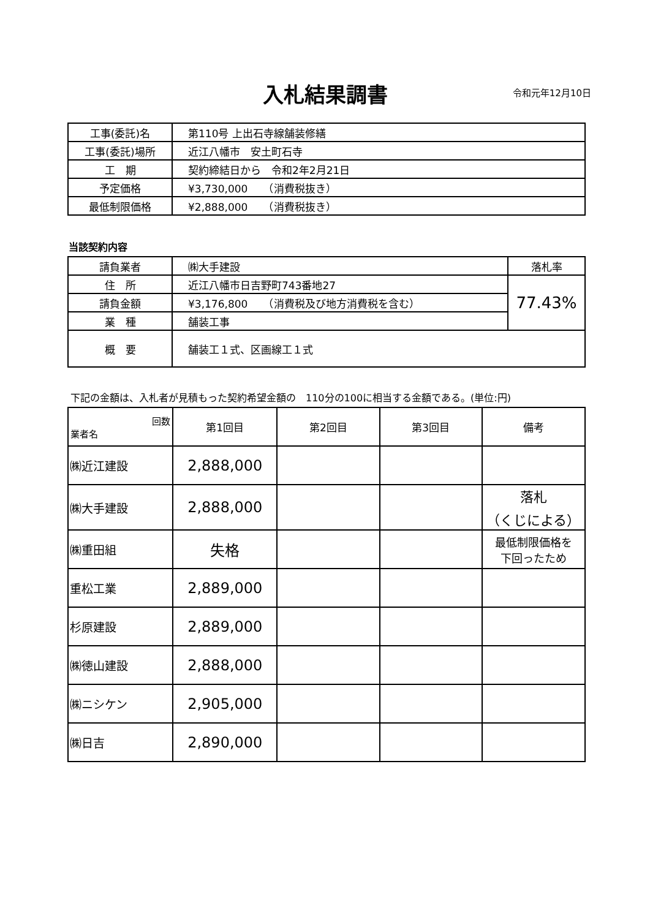入札結果調書
令和元年12月10日
| 工事(委託)名 | 第110号 上出石寺線舗装修繕 |
| 工事(委託)場所 | 近江八幡市 安土町石寺 |
| 工 期 | 契約締結日から 令和2年2月21日 |
| 予定価格 | ¥3,730,000 （消費税抜き） |
| 最低制限価格 | ¥2,888,000 （消費税抜き） |
当該契約内容
| 請負業者 | ㈱大手建設 | 落札率 |
| 住 所 | 近江八幡市日吉野町743番地27 | 77.43% |
| 請負金額 | ¥3,176,800 （消費税及び地方消費税を含む） | |
| 業 種 | 舗装工事 | |
| 概 要 | 舗装工１式、区画線工１式 | |
下記の金額は、入札者が見積もった契約希望金額の　110分の100に相当する金額である。(単位:円)
| 回数 業者名 | 第1回目 | 第2回目 | 第3回目 | 備考 |
| --- | --- | --- | --- | --- |
| ㈱近江建設 | 2,888,000 | | | |
| ㈱大手建設 | 2,888,000 | | | 落札 （くじによる） |
| ㈱重田組 | 失格 | | | 最低制限価格を 下回ったため |
| 重松工業 | 2,889,000 | | | |
| 杉原建設 | 2,889,000 | | | |
| ㈱徳山建設 | 2,888,000 | | | |
| ㈱ニシケン | 2,905,000 | | | |
| ㈱日吉 | 2,890,000 | | | |